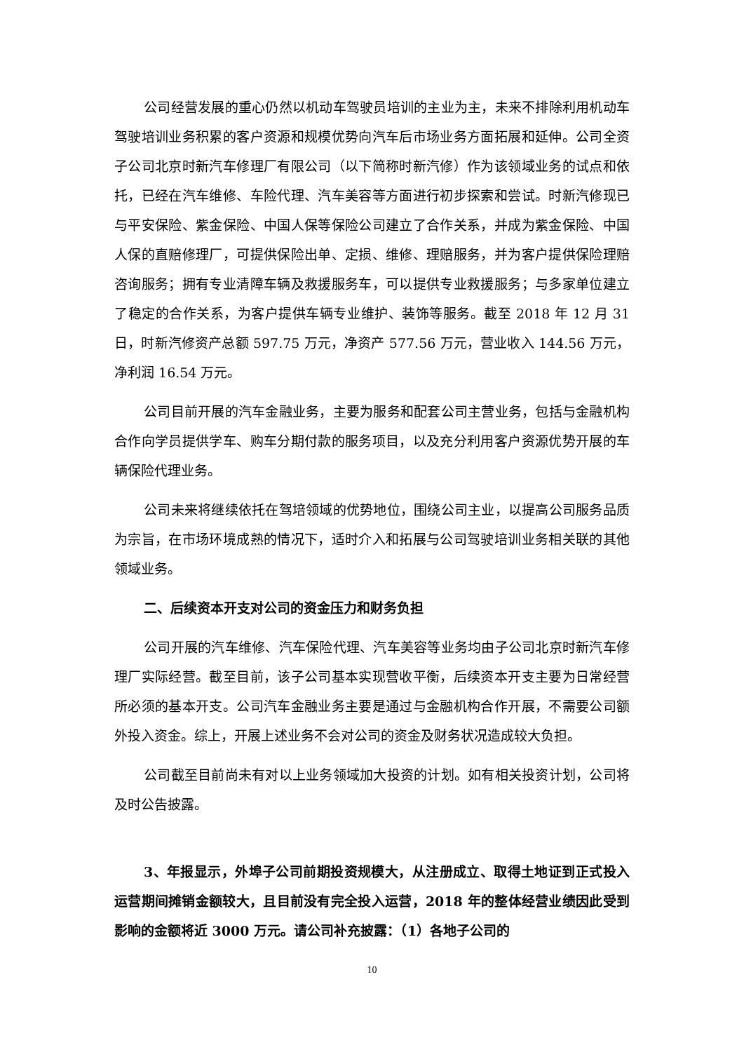公司经营发展的重心仍然以机动车驾驶员培训的主业为主，未来不排除利用机动车驾驶培训业务积累的客户资源和规模优势向汽车后市场业务方面拓展和延伸。公司全资子公司北京时新汽车修理厂有限公司（以下简称时新汽修）作为该领域业务的试点和依托，已经在汽车维修、车险代理、汽车美容等方面进行初步探索和尝试。时新汽修现已与平安保险、紫金保险、中国人保等保险公司建立了合作关系，并成为紫金保险、中国人保的直赔修理厂，可提供保险出单、定损、维修、理赔服务，并为客户提供保险理赔咨询服务；拥有专业清障车辆及救援服务车，可以提供专业救援服务；与多家单位建立了稳定的合作关系，为客户提供车辆专业维护、装饰等服务。截至 2018 年 12 月 31 日，时新汽修资产总额 597.75 万元，净资产 577.56 万元，营业收入 144.56 万元，净利润 16.54 万元。
公司目前开展的汽车金融业务，主要为服务和配套公司主营业务，包括与金融机构合作向学员提供学车、购车分期付款的服务项目，以及充分利用客户资源优势开展的车辆保险代理业务。
公司未来将继续依托在驾培领域的优势地位，围绕公司主业，以提高公司服务品质为宗旨，在市场环境成熟的情况下，适时介入和拓展与公司驾驶培训业务相关联的其他领域业务。
二、后续资本开支对公司的资金压力和财务负担
公司开展的汽车维修、汽车保险代理、汽车美容等业务均由子公司北京时新汽车修理厂实际经营。截至目前，该子公司基本实现营收平衡，后续资本开支主要为日常经营所必须的基本开支。公司汽车金融业务主要是通过与金融机构合作开展，不需要公司额外投入资金。综上，开展上述业务不会对公司的资金及财务状况造成较大负担。
公司截至目前尚未有对以上业务领域加大投资的计划。如有相关投资计划，公司将及时公告披露。
3、年报显示，外埠子公司前期投资规模大，从注册成立、取得土地证到正式投入运营期间摊销金额较大，且目前没有完全投入运营，2018 年的整体经营业绩因此受到影响的金额将近 3000 万元。请公司补充披露：（1）各地子公司的
10